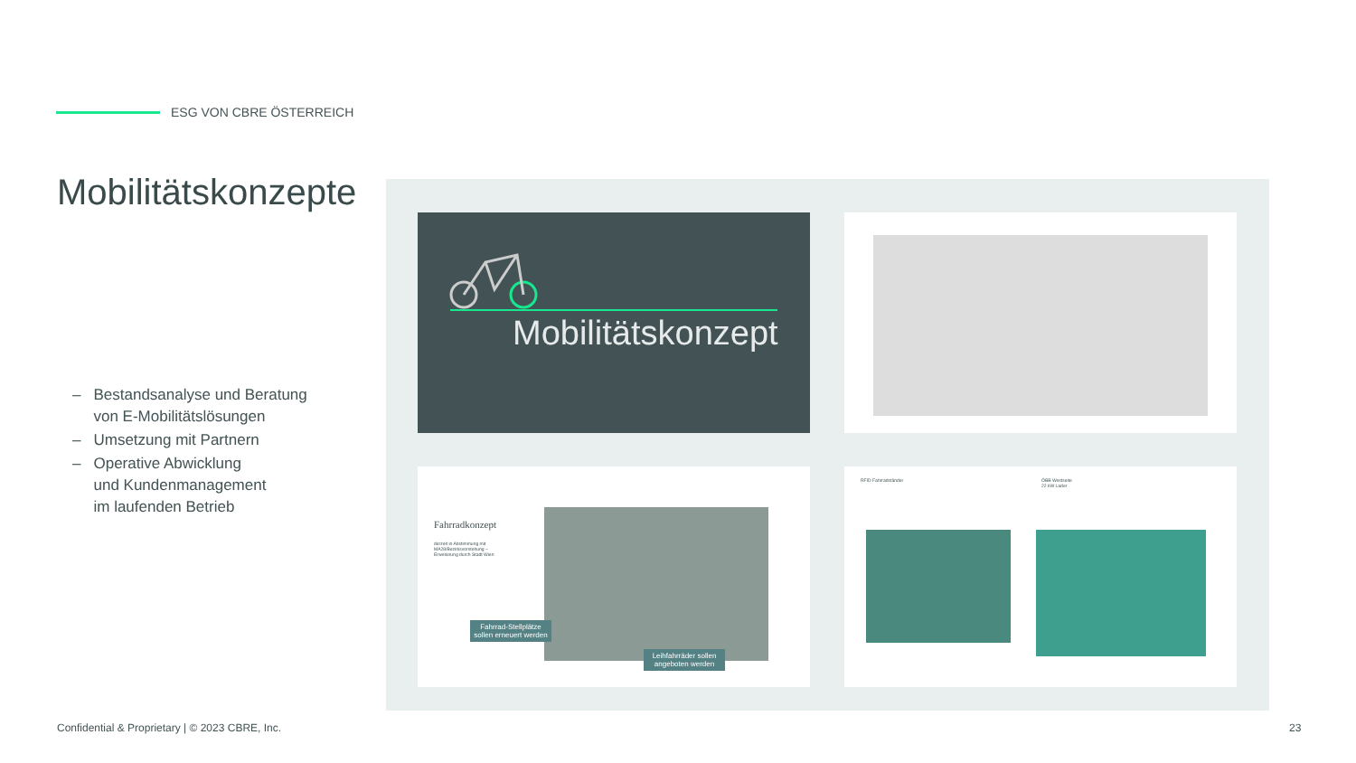ESG VON CBRE ÖSTERREICH
Mobilitätskonzepte
– Bestandsanalyse und Beratung
von E-Mobilitätslösungen
– Umsetzung mit Partnern
– Operative Abwicklung
und Kundenmanagement
im laufenden Betrieb
Mobilitätskonzept
Fahrradkonzept
derzeit in Abstimmung mit MA28/Bezirksvorstehung – Erweiterung durch Stadt Wien
Fahrrad-Stellplätze sollen erneuert werden
Leihfahrräder sollen angeboten werden
RFID Fahrradständer
ÖBB Westseite
22 kW Lader
Confidential & Proprietary | © 2023 CBRE, Inc.
23